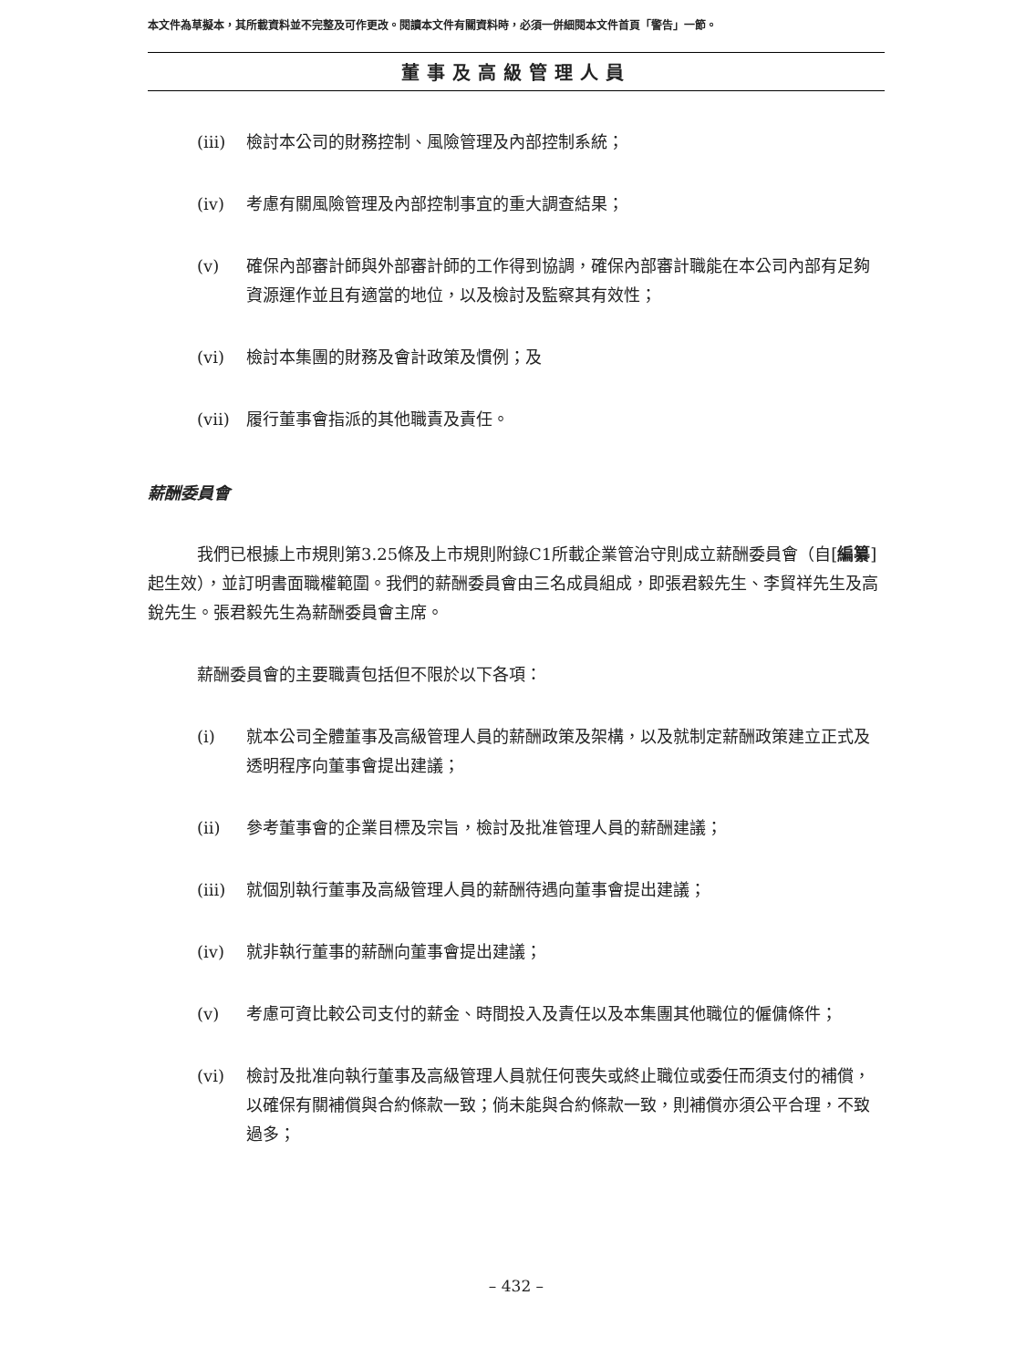本文件為草擬本，其所載資料並不完整及可作更改。閱讀本文件有關資料時，必須一併細閱本文件首頁「警告」一節。
董事及高級管理人員
(iii) 檢討本公司的財務控制、風險管理及內部控制系統；
(iv) 考慮有關風險管理及內部控制事宜的重大調查結果；
(v) 確保內部審計師與外部審計師的工作得到協調，確保內部審計職能在本公司內部有足夠資源運作並且有適當的地位，以及檢討及監察其有效性；
(vi) 檢討本集團的財務及會計政策及慣例；及
(vii) 履行董事會指派的其他職責及責任。
薪酬委員會
我們已根據上市規則第3.25條及上市規則附錄C1所載企業管治守則成立薪酬委員會（自[編纂]起生效），並訂明書面職權範圍。我們的薪酬委員會由三名成員組成，即張君毅先生、李貿祥先生及高銳先生。張君毅先生為薪酬委員會主席。
薪酬委員會的主要職責包括但不限於以下各項：
(i) 就本公司全體董事及高級管理人員的薪酬政策及架構，以及就制定薪酬政策建立正式及透明程序向董事會提出建議；
(ii) 參考董事會的企業目標及宗旨，檢討及批准管理人員的薪酬建議；
(iii) 就個別執行董事及高級管理人員的薪酬待遇向董事會提出建議；
(iv) 就非執行董事的薪酬向董事會提出建議；
(v) 考慮可資比較公司支付的薪金、時間投入及責任以及本集團其他職位的僱傭條件；
(vi) 檢討及批准向執行董事及高級管理人員就任何喪失或終止職位或委任而須支付的補償，以確保有關補償與合約條款一致；倘未能與合約條款一致，則補償亦須公平合理，不致過多；
– 432 –